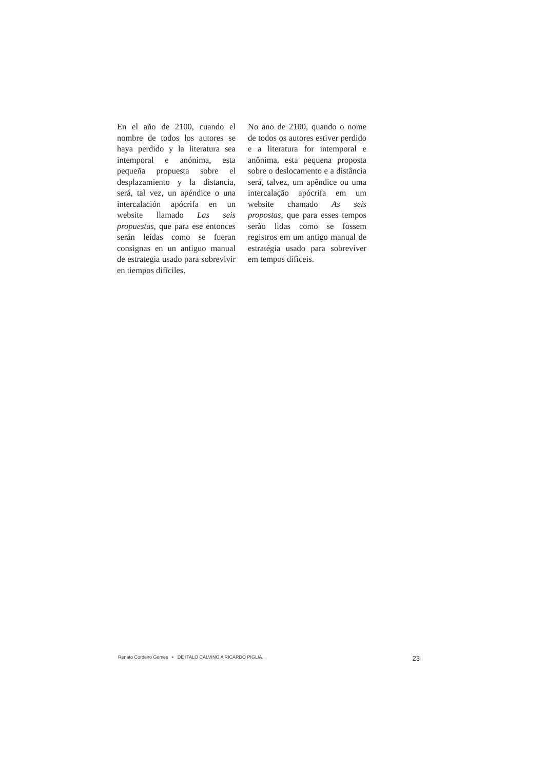En el año de 2100, cuando el nombre de todos los autores se haya perdido y la literatura sea intemporal e anónima, esta pequeña propuesta sobre el desplazamiento y la distancia, será, tal vez, un apéndice o una intercalación apócrifa en un website llamado Las seis propuestas, que para ese entonces serán leídas como se fueran consignas en un antiguo manual de estrategia usado para sobrevivir en tiempos difíciles.
No ano de 2100, quando o nome de todos os autores estiver perdido e a literatura for intemporal e anônima, esta pequena proposta sobre o deslocamento e a distância será, talvez, um apêndice ou uma intercalação apócrifa em um website chamado As seis propostas, que para esses tempos serão lidas como se fossem registros em um antigo manual de estratégia usado para sobreviver em tempos difíceis.
Renato Cordeiro Gomes ▪ DE ITALO CALVINO A RICARDO PIGLIA... 23